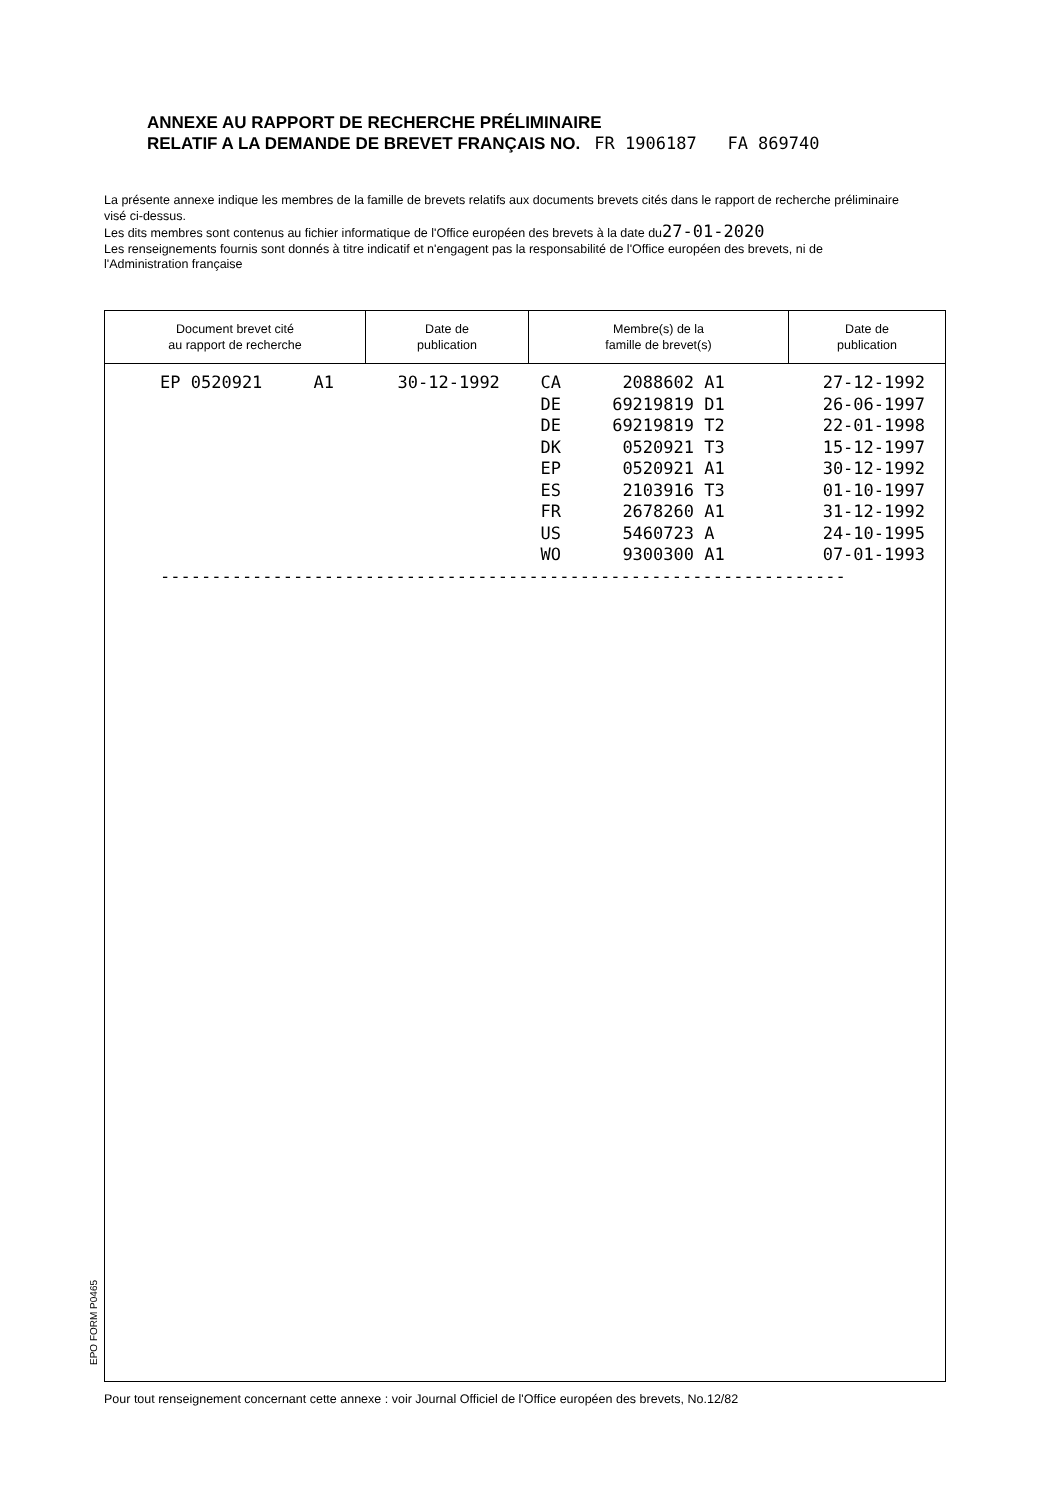ANNEXE AU RAPPORT DE RECHERCHE PRÉLIMINAIRE
RELATIF A LA DEMANDE DE BREVET FRANÇAIS NO. FR 1906187 FA 869740
La présente annexe indique les membres de la famille de brevets relatifs aux documents brevets cités dans le rapport de recherche préliminaire visé ci-dessus.
Les dits membres sont contenus au fichier informatique de l'Office européen des brevets à la date du27-01-2020
Les renseignements fournis sont donnés à titre indicatif et n'engagent pas la responsabilité de l'Office européen des brevets, ni de l'Administration française
| Document brevet cité au rapport de recherche | Date de publication | Membre(s) de la famille de brevet(s) | Date de publication |
| --- | --- | --- | --- |
| EP 0520921 A1 | 30-12-1992 | CA 2088602 A1 DE 69219819 D1 DE 69219819 T2 DK 0520921 T3 EP 0520921 A1 ES 2103916 T3 FR 2678260 A1 US 5460723 A WO 9300300 A1 | 27-12-1992 26-06-1997 22-01-1998 15-12-1997 30-12-1992 01-10-1997 31-12-1992 24-10-1995 07-01-1993 |
| ------------------------------------------------------------------- | | | |
EPO FORM P0465
Pour tout renseignement concernant cette annexe : voir Journal Officiel de l'Office européen des brevets, No.12/82